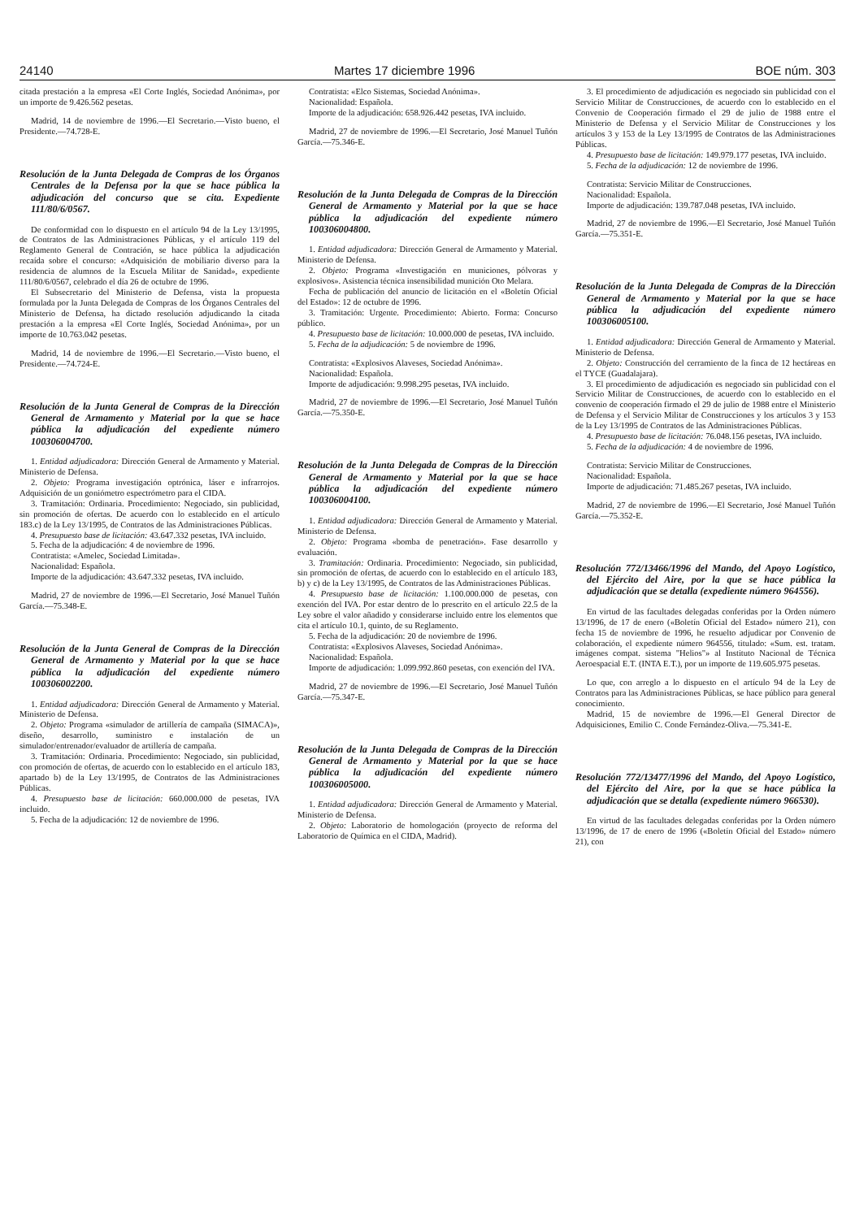24140 Martes 17 diciembre 1996 BOE núm. 303
citada prestación a la empresa «El Corte Inglés, Sociedad Anónima», por un importe de 9.426.562 pesetas.
Madrid, 14 de noviembre de 1996.—El Secretario.—Visto bueno, el Presidente.—74.728-E.
Resolución de la Junta Delegada de Compras de los Órganos Centrales de la Defensa por la que se hace pública la adjudicación del concurso que se cita. Expediente 111/80/6/0567.
De conformidad con lo dispuesto en el artículo 94 de la Ley 13/1995, de Contratos de las Administraciones Públicas, y el artículo 119 del Reglamento General de Contración, se hace pública la adjudicación recaída sobre el concurso: «Adquisición de mobiliario diverso para la residencia de alumnos de la Escuela Militar de Sanidad», expediente 111/80/6/0567, celebrado el día 26 de octubre de 1996.
El Subsecretario del Ministerio de Defensa, vista la propuesta formulada por la Junta Delegada de Compras de los Órganos Centrales del Ministerio de Defensa, ha dictado resolución adjudicando la citada prestación a la empresa «El Corte Inglés, Sociedad Anónima», por un importe de 10.763.042 pesetas.
Madrid, 14 de noviembre de 1996.—El Secretario.—Visto bueno, el Presidente.—74.724-E.
Resolución de la Junta General de Compras de la Dirección General de Armamento y Material por la que se hace pública la adjudicación del expediente número 100306004700.
1. Entidad adjudicadora: Dirección General de Armamento y Material. Ministerio de Defensa.
2. Objeto: Programa investigación optrónica, láser e infrarrojos. Adquisición de un goniómetro espectrómetro para el CIDA.
3. Tramitación: Ordinaria. Procedimiento: Negociado, sin publicidad, sin promoción de ofertas. De acuerdo con lo establecido en el artículo 183.c) de la Ley 13/1995, de Contratos de las Administraciones Públicas.
4. Presupuesto base de licitación: 43.647.332 pesetas, IVA incluido.
5. Fecha de la adjudicación: 4 de noviembre de 1996.
Contratista: «Amelec, Sociedad Limitada».
Nacionalidad: Española.
Importe de la adjudicación: 43.647.332 pesetas, IVA incluido.
Madrid, 27 de noviembre de 1996.—El Secretario, José Manuel Tuñón García.—75.348-E.
Resolución de la Junta General de Compras de la Dirección General de Armamento y Material por la que se hace pública la adjudicación del expediente número 100306002200.
1. Entidad adjudicadora: Dirección General de Armamento y Material. Ministerio de Defensa.
2. Objeto: Programa «simulador de artillería de campaña (SIMACA)», diseño, desarrollo, suministro e instalación de un simulador/entrenador/evaluador de artillería de campaña.
3. Tramitación: Ordinaria. Procedimiento: Negociado, sin publicidad, con promoción de ofertas, de acuerdo con lo establecido en el artículo 183, apartado b) de la Ley 13/1995, de Contratos de las Administraciones Públicas.
4. Presupuesto base de licitación: 660.000.000 de pesetas, IVA incluido.
5. Fecha de la adjudicación: 12 de noviembre de 1996.
Contratista: «Elco Sistemas, Sociedad Anónima».
Nacionalidad: Española.
Importe de la adjudicación: 658.926.442 pesetas, IVA incluido.
Madrid, 27 de noviembre de 1996.—El Secretario, José Manuel Tuñón García.—75.346-E.
Resolución de la Junta Delegada de Compras de la Dirección General de Armamento y Material por la que se hace pública la adjudicación del expediente número 100306004800.
1. Entidad adjudicadora: Dirección General de Armamento y Material. Ministerio de Defensa.
2. Objeto: Programa «Investigación en municiones, pólvoras y explosivos». Asistencia técnica insensibilidad munición Oto Melara.
Fecha de publicación del anuncio de licitación en el «Boletín Oficial del Estado»: 12 de octubre de 1996.
3. Tramitación: Urgente. Procedimiento: Abierto. Forma: Concurso público.
4. Presupuesto base de licitación: 10.000.000 de pesetas, IVA incluido.
5. Fecha de la adjudicación: 5 de noviembre de 1996.
Contratista: «Explosivos Alaveses, Sociedad Anónima».
Nacionalidad: Española.
Importe de adjudicación: 9.998.295 pesetas, IVA incluido.
Madrid, 27 de noviembre de 1996.—El Secretario, José Manuel Tuñón García.—75.350-E.
Resolución de la Junta Delegada de Compras de la Dirección General de Armamento y Material por la que se hace pública la adjudicación del expediente número 100306004100.
1. Entidad adjudicadora: Dirección General de Armamento y Material. Ministerio de Defensa.
2. Objeto: Programa «bomba de penetración». Fase desarrollo y evaluación.
3. Tramitación: Ordinaria. Procedimiento: Negociado, sin publicidad, sin promoción de ofertas, de acuerdo con lo establecido en el artículo 183, b) y c) de la Ley 13/1995, de Contratos de las Administraciones Públicas.
4. Presupuesto base de licitación: 1.100.000.000 de pesetas, con exención del IVA. Por estar dentro de lo prescrito en el artículo 22.5 de la Ley sobre el valor añadido y considerarse incluido entre los elementos que cita el artículo 10.1, quinto, de su Reglamento.
5. Fecha de la adjudicación: 20 de noviembre de 1996.
Contratista: «Explosivos Alaveses, Sociedad Anónima».
Nacionalidad: Española.
Importe de adjudicación: 1.099.992.860 pesetas, con exención del IVA.
Madrid, 27 de noviembre de 1996.—El Secretario, José Manuel Tuñón García.—75.347-E.
Resolución de la Junta Delegada de Compras de la Dirección General de Armamento y Material por la que se hace pública la adjudicación del expediente número 100306005000.
1. Entidad adjudicadora: Dirección General de Armamento y Material. Ministerio de Defensa.
2. Objeto: Laboratorio de homologación (proyecto de reforma del Laboratorio de Química en el CIDA, Madrid).
3. El procedimiento de adjudicación es negociado sin publicidad con el Servicio Militar de Construcciones, de acuerdo con lo establecido en el Convenio de Cooperación firmado el 29 de julio de 1988 entre el Ministerio de Defensa y el Servicio Militar de Construcciones y los artículos 3 y 153 de la Ley 13/1995 de Contratos de las Administraciones Públicas.
4. Presupuesto base de licitación: 149.979.177 pesetas, IVA incluido.
5. Fecha de la adjudicación: 12 de noviembre de 1996.
Contratista: Servicio Militar de Construcciones.
Nacionalidad: Española.
Importe de adjudicación: 139.787.048 pesetas, IVA incluido.
Madrid, 27 de noviembre de 1996.—El Secretario, José Manuel Tuñón García.—75.351-E.
Resolución de la Junta Delegada de Compras de la Dirección General de Armamento y Material por la que se hace pública la adjudicación del expediente número 100306005100.
1. Entidad adjudicadora: Dirección General de Armamento y Material. Ministerio de Defensa.
2. Objeto: Construcción del cerramiento de la finca de 12 hectáreas en el TYCE (Guadalajara).
3. El procedimiento de adjudicación es negociado sin publicidad con el Servicio Militar de Construcciones, de acuerdo con lo establecido en el convenio de cooperación firmado el 29 de julio de 1988 entre el Ministerio de Defensa y el Servicio Militar de Construcciones y los artículos 3 y 153 de la Ley 13/1995 de Contratos de las Administraciones Públicas.
4. Presupuesto base de licitación: 76.048.156 pesetas, IVA incluido.
5. Fecha de la adjudicación: 4 de noviembre de 1996.
Contratista: Servicio Militar de Construcciones.
Nacionalidad: Española.
Importe de adjudicación: 71.485.267 pesetas, IVA incluido.
Madrid, 27 de noviembre de 1996.—El Secretario, José Manuel Tuñón García.—75.352-E.
Resolución 772/13466/1996 del Mando, del Apoyo Logístico, del Ejército del Aire, por la que se hace pública la adjudicación que se detalla (expediente número 964556).
En virtud de las facultades delegadas conferidas por la Orden número 13/1996, de 17 de enero («Boletín Oficial del Estado» número 21), con fecha 15 de noviembre de 1996, he resuelto adjudicar por Convenio de colaboración, el expediente número 964556, titulado: «Sum. est. tratam. imágenes compat. sistema "Helios"» al Instituto Nacional de Técnica Aeroespacial E.T. (INTA E.T.), por un importe de 119.605.975 pesetas.
Lo que, con arreglo a lo dispuesto en el artículo 94 de la Ley de Contratos para las Administraciones Públicas, se hace público para general conocimiento.
Madrid, 15 de noviembre de 1996.—El General Director de Adquisiciones, Emilio C. Conde Fernández-Oliva.—75.341-E.
Resolución 772/13477/1996 del Mando, del Apoyo Logístico, del Ejército del Aire, por la que se hace pública la adjudicación que se detalla (expediente número 966530).
En virtud de las facultades delegadas conferidas por la Orden número 13/1996, de 17 de enero de 1996 («Boletín Oficial del Estado» número 21), con